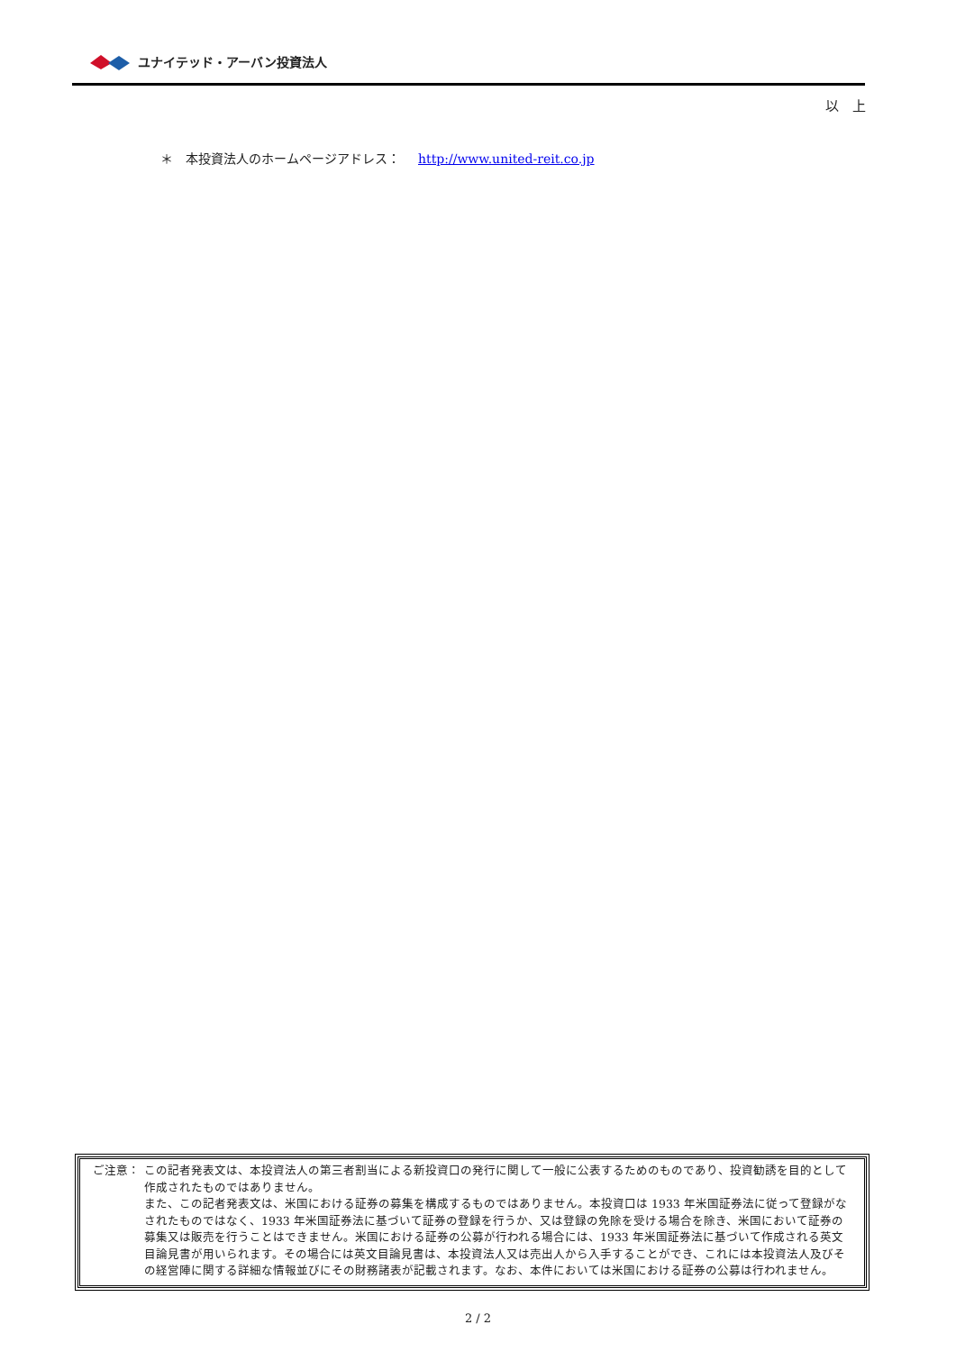ユナイテッド・アーバン投資法人
以　上
＊　本投資法人のホームページアドレス： http://www.united-reit.co.jp
ご注意： この記者発表文は、本投資法人の第三者割当による新投資口の発行に関して一般に公表するためのものであり、投資勧誘を目的として作成されたものではありません。
また、この記者発表文は、米国における証券の募集を構成するものではありません。本投資口は 1933 年米国証券法に従って登録がなされたものではなく、1933 年米国証券法に基づいて証券の登録を行うか、又は登録の免除を受ける場合を除き、米国において証券の募集又は販売を行うことはできません。米国における証券の公募が行われる場合には、1933 年米国証券法に基づいて作成される英文目論見書が用いられます。その場合には英文目論見書は、本投資法人又は売出人から入手することができ、これには本投資法人及びその経営陣に関する詳細な情報並びにその財務諸表が記載されます。なお、本件においては米国における証券の公募は行われません。
2 / 2